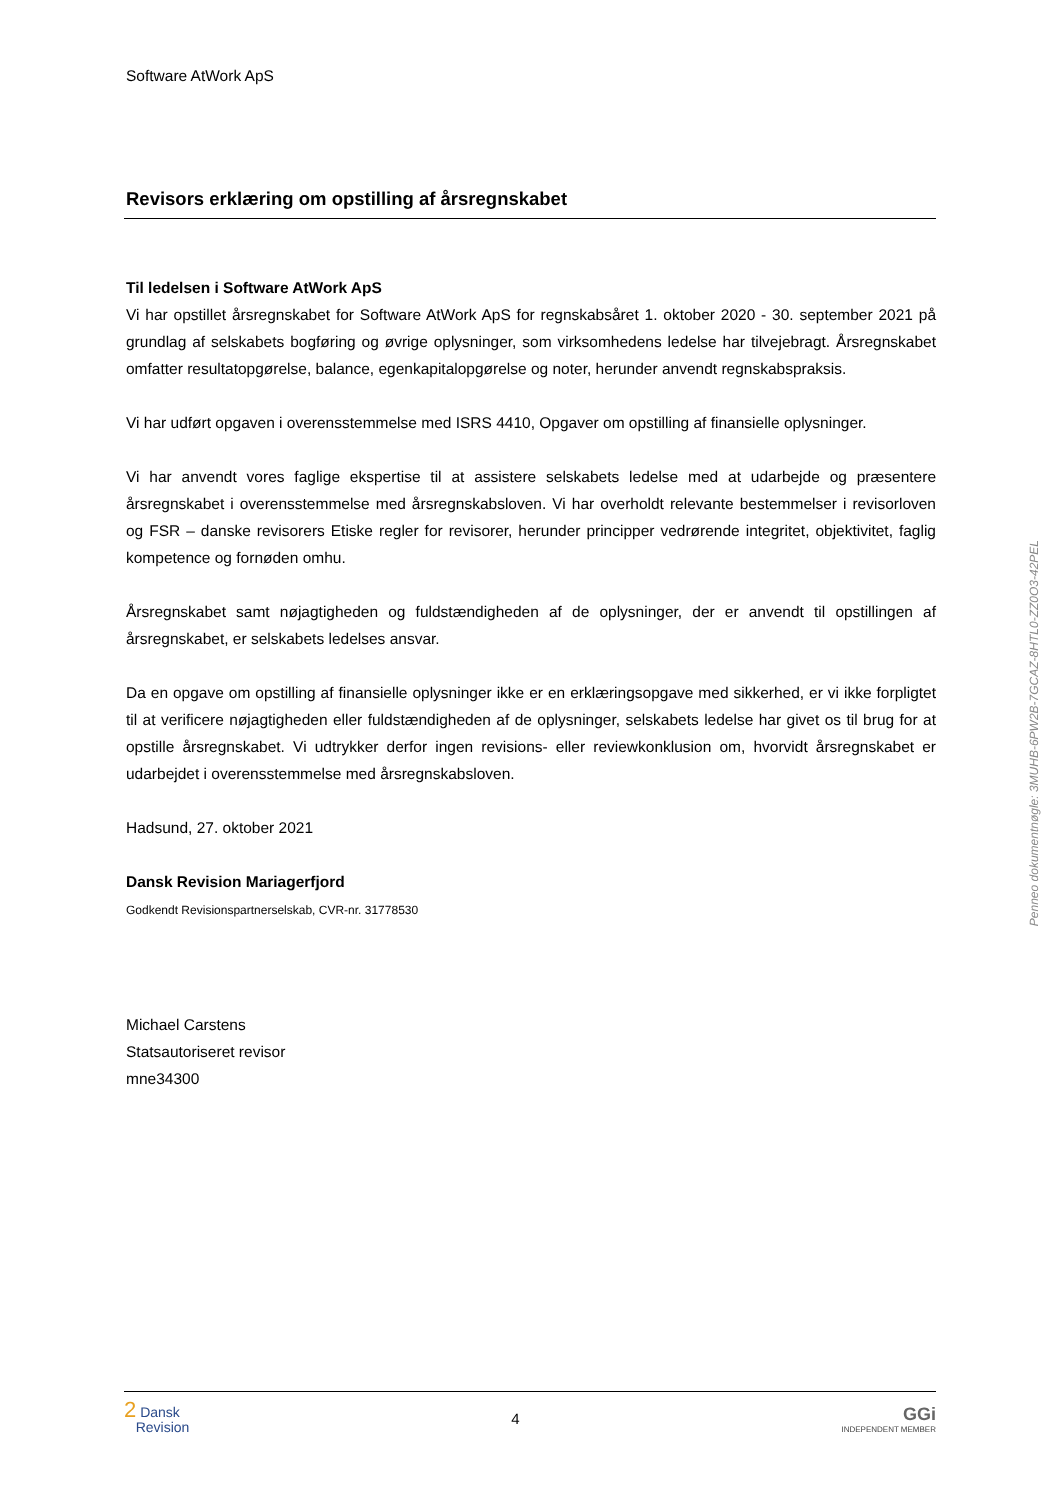Software AtWork ApS
Revisors erklæring om opstilling af årsregnskabet
Til ledelsen i Software AtWork ApS
Vi har opstillet årsregnskabet for Software AtWork ApS for regnskabsåret 1. oktober 2020 - 30. september 2021 på grundlag af selskabets bogføring og øvrige oplysninger, som virksomhedens ledelse har tilvejebragt. Årsregnskabet omfatter resultatopgørelse, balance, egenkapitalopgørelse og noter, herunder anvendt regnskabspraksis.
Vi har udført opgaven i overensstemmelse med ISRS 4410, Opgaver om opstilling af finansielle oplysninger.
Vi har anvendt vores faglige ekspertise til at assistere selskabets ledelse med at udarbejde og præsentere årsregnskabet i overensstemmelse med årsregnskabsloven. Vi har overholdt relevante bestemmelser i revisorloven og FSR – danske revisorers Etiske regler for revisorer, herunder principper vedrørende integritet, objektivitet, faglig kompetence og fornøden omhu.
Årsregnskabet samt nøjagtigheden og fuldstændigheden af de oplysninger, der er anvendt til opstillingen af årsregnskabet, er selskabets ledelses ansvar.
Da en opgave om opstilling af finansielle oplysninger ikke er en erklæringsopgave med sikkerhed, er vi ikke forpligtet til at verificere nøjagtigheden eller fuldstændigheden af de oplysninger, selskabets ledelse har givet os til brug for at opstille årsregnskabet. Vi udtrykker derfor ingen revisions- eller reviewkonklusion om, hvorvidt årsregnskabet er udarbejdet i overensstemmelse med årsregnskabsloven.
Hadsund, 27. oktober 2021
Dansk Revision Mariagerfjord
Godkendt Revisionspartnerselskab, CVR-nr. 31778530
Michael Carstens
Statsautoriseret revisor
mne34300
Penneo dokumentnøgle: 3MUHB-6PW2B-7GCAZ-8HTL0-ZZ0O3-42PEL
2 Dansk
Revision
4
GGi
INDEPENDENT MEMBER